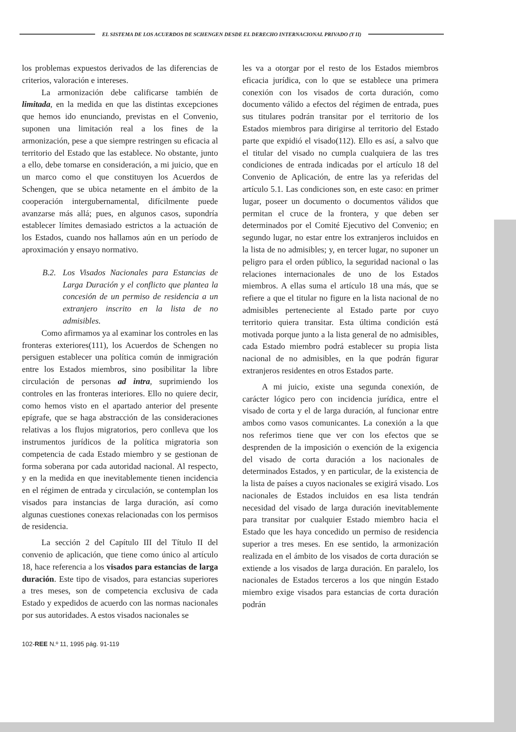EL SISTEMA DE LOS ACUERDOS DE SCHENGEN DESDE EL DERECHO INTERNACIONAL PRIVADO (Y II)
los problemas expuestos derivados de las diferencias de criterios, valoración e intereses.
La armonización debe calificarse también de limitada, en la medida en que las distintas excepciones que hemos ido enunciando, previstas en el Convenio, suponen una limitación real a los fines de la armonización, pese a que siempre restringen su eficacia al territorio del Estado que las establece. No obstante, junto a ello, debe tomarse en consideración, a mi juicio, que en un marco como el que constituyen los Acuerdos de Schengen, que se ubica netamente en el ámbito de la cooperación intergubernamental, difícilmente puede avanzarse más allá; pues, en algunos casos, supondría establecer límites demasiado estrictos a la actuación de los Estados, cuando nos hallamos aún en un período de aproximación y ensayo normativo.
B.2. Los Visados Nacionales para Estancias de Larga Duración y el conflicto que plantea la concesión de un permiso de residencia a un extranjero inscrito en la lista de no admisibles.
Como afirmamos ya al examinar los controles en las fronteras exteriores(111), los Acuerdos de Schengen no persiguen establecer una política común de inmigración entre los Estados miembros, sino posibilitar la libre circulación de personas ad intra, suprimiendo los controles en las fronteras interiores. Ello no quiere decir, como hemos visto en el apartado anterior del presente epígrafe, que se haga abstracción de las consideraciones relativas a los flujos migratorios, pero conlleva que los instrumentos jurídicos de la política migratoria son competencia de cada Estado miembro y se gestionan de forma soberana por cada autoridad nacional. Al respecto, y en la medida en que inevitablemente tienen incidencia en el régimen de entrada y circulación, se contemplan los visados para instancias de larga duración, así como algunas cuestiones conexas relacionadas con los permisos de residencia.
La sección 2 del Capítulo III del Título II del convenio de aplicación, que tiene como único al artículo 18, hace referencia a los visados para estancias de larga duración. Este tipo de visados, para estancias superiores a tres meses, son de competencia exclusiva de cada Estado y expedidos de acuerdo con las normas nacionales por sus autoridades. A estos visados nacionales se
les va a otorgar por el resto de los Estados miembros eficacia jurídica, con lo que se establece una primera conexión con los visados de corta duración, como documento válido a efectos del régimen de entrada, pues sus titulares podrán transitar por el territorio de los Estados miembros para dirigirse al territorio del Estado parte que expidió el visado(112). Ello es así, a salvo que el titular del visado no cumpla cualquiera de las tres condiciones de entrada indicadas por el artículo 18 del Convenio de Aplicación, de entre las ya referidas del artículo 5.1. Las condiciones son, en este caso: en primer lugar, poseer un documento o documentos válidos que permitan el cruce de la frontera, y que deben ser determinados por el Comité Ejecutivo del Convenio; en segundo lugar, no estar entre los extranjeros incluidos en la lista de no admisibles; y, en tercer lugar, no suponer un peligro para el orden público, la seguridad nacional o las relaciones internacionales de uno de los Estados miembros. A ellas suma el artículo 18 una más, que se refiere a que el titular no figure en la lista nacional de no admisibles perteneciente al Estado parte por cuyo territorio quiera transitar. Esta última condición está motivada porque junto a la lista general de no admisibles, cada Estado miembro podrá establecer su propia lista nacional de no admisibles, en la que podrán figurar extranjeros residentes en otros Estados parte.
A mi juicio, existe una segunda conexión, de carácter lógico pero con incidencia jurídica, entre el visado de corta y el de larga duración, al funcionar entre ambos como vasos comunicantes. La conexión a la que nos referimos tiene que ver con los efectos que se desprenden de la imposición o exención de la exigencia del visado de corta duración a los nacionales de determinados Estados, y en particular, de la existencia de la lista de países a cuyos nacionales se exigirá visado. Los nacionales de Estados incluidos en esa lista tendrán necesidad del visado de larga duración inevitablemente para transitar por cualquier Estado miembro hacia el Estado que les haya concedido un permiso de residencia superior a tres meses. En ese sentido, la armonización realizada en el ámbito de los visados de corta duración se extiende a los visados de larga duración. En paralelo, los nacionales de Estados terceros a los que ningún Estado miembro exige visados para estancias de corta duración podrán
102-REE N.º 11, 1995 pág. 91-119